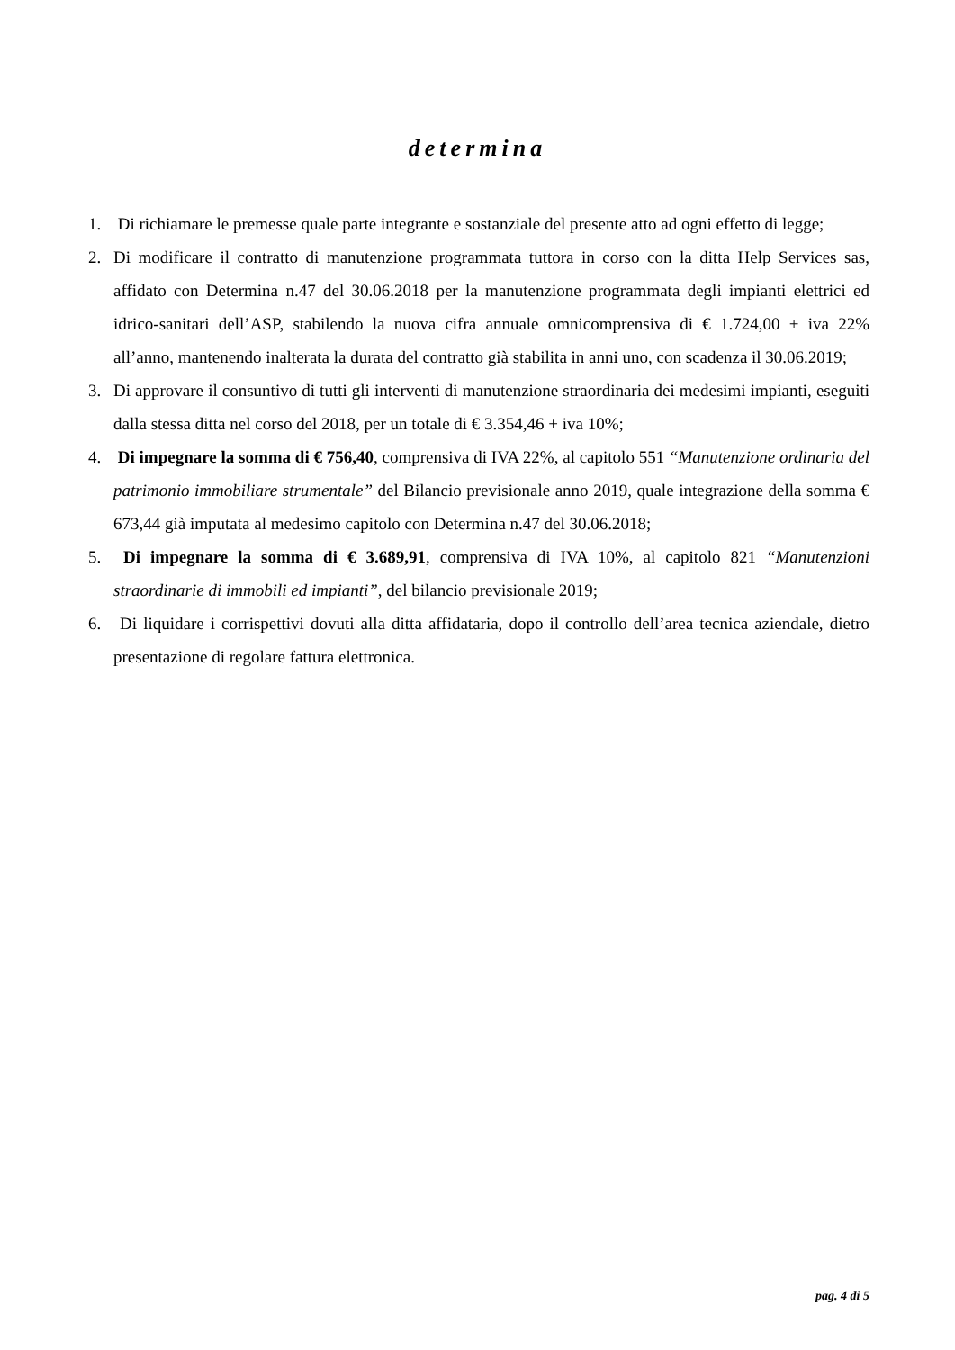determina
1. Di richiamare le premesse quale parte integrante e sostanziale del presente atto ad ogni effetto di legge;
2. Di modificare il contratto di manutenzione programmata tuttora in corso con la ditta Help Services sas, affidato con Determina n.47 del 30.06.2018 per la manutenzione programmata degli impianti elettrici ed idrico-sanitari dell’ASP, stabilendo la nuova cifra annuale omnicomprensiva di € 1.724,00 + iva 22% all’anno, mantenendo inalterata la durata del contratto già stabilita in anni uno, con scadenza il 30.06.2019;
3. Di approvare il consuntivo di tutti gli interventi di manutenzione straordinaria dei medesimi impianti, eseguiti dalla stessa ditta nel corso del 2018, per un totale di € 3.354,46 + iva 10%;
4. Di impegnare la somma di € 756,40, comprensiva di IVA 22%, al capitolo 551 “Manutenzione ordinaria del patrimonio immobiliare strumentale” del Bilancio previsionale anno 2019, quale integrazione della somma € 673,44 già imputata al medesimo capitolo con Determina n.47 del 30.06.2018;
5. Di impegnare la somma di € 3.689,91, comprensiva di IVA 10%, al capitolo 821 “Manutenzioni straordinarie di immobili ed impianti”, del bilancio previsionale 2019;
6. Di liquidare i corrispettivi dovuti alla ditta affidataria, dopo il controllo dell’area tecnica aziendale, dietro presentazione di regolare fattura elettronica.
pag. 4 di 5